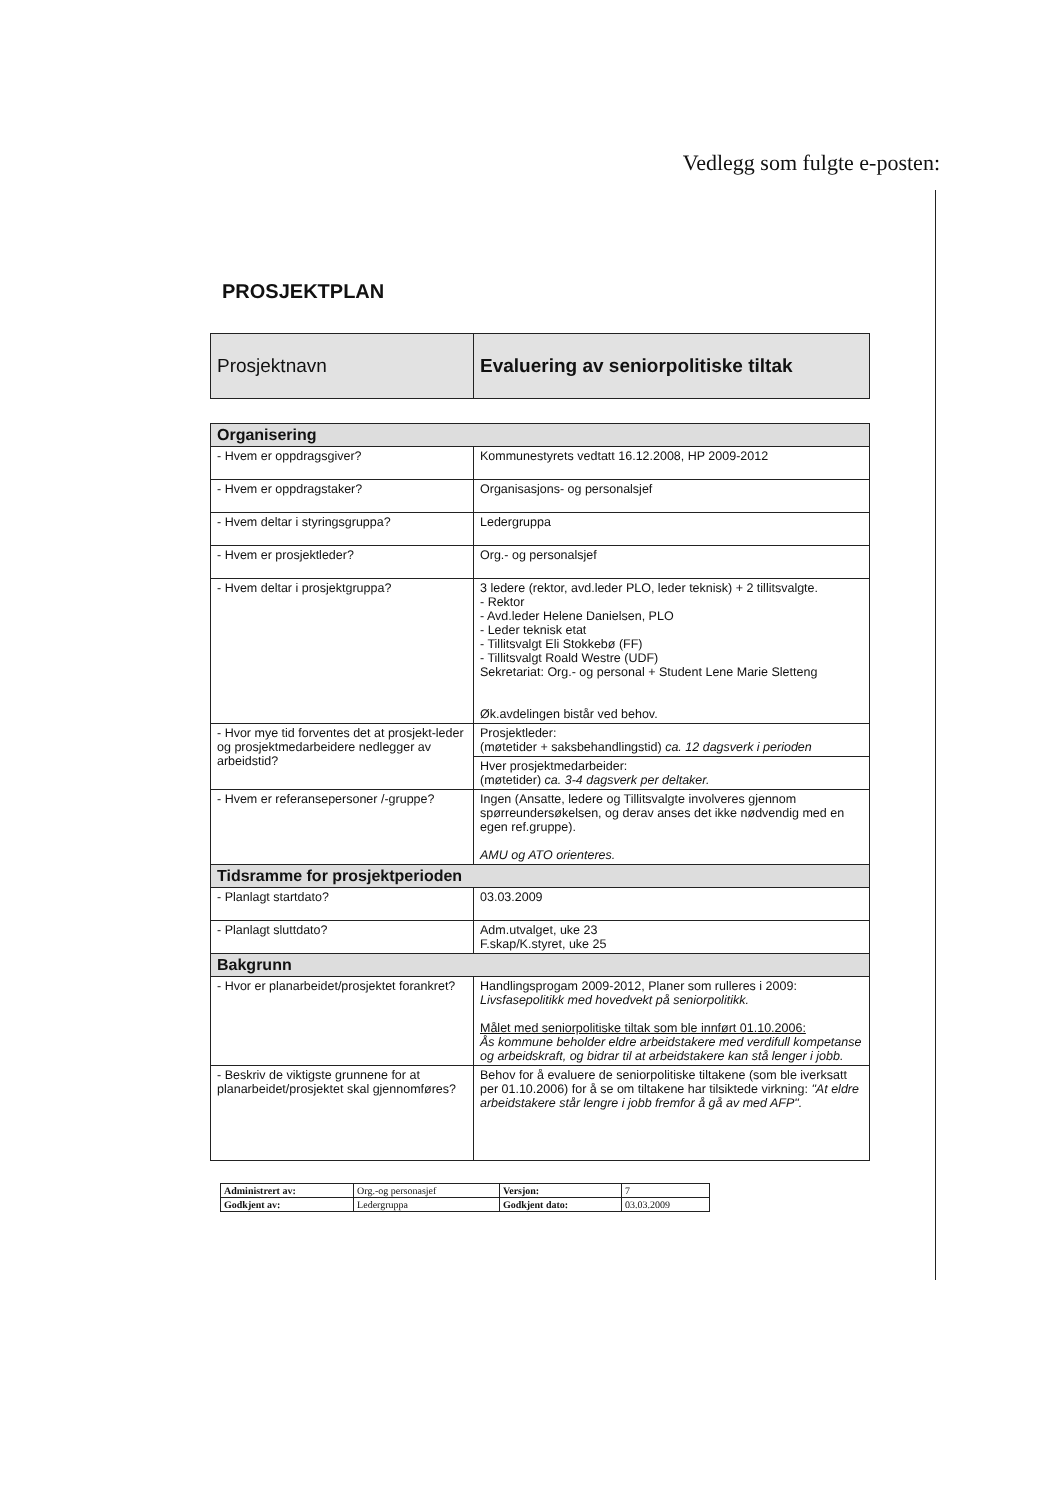Vedlegg som fulgte e-posten:
PROSJEKTPLAN
| Prosjektnavn | Evaluering av seniorpolitiske tiltak |
| Organisering | |
| --- | --- |
| - Hvem er oppdragsgiver? | Kommunestyrets vedtatt 16.12.2008, HP 2009-2012 |
| - Hvem er oppdragstaker? | Organisasjons- og personalsjef |
| - Hvem deltar i styringsgruppa? | Ledergruppa |
| - Hvem er prosjektleder? | Org.- og personalsjef |
| - Hvem deltar i prosjektgruppa? | 3 ledere (rektor, avd.leder PLO, leder teknisk) + 2 tillitsvalgte. - Rektor - Avd.leder Helene Danielsen, PLO - Leder teknisk etat - Tillitsvalgt Eli Stokkebø (FF) - Tillitsvalgt Roald Westre (UDF) Sekretariat: Org.- og personal + Student Lene Marie Sletteng Øk.avdelingen bistår ved behov. |
| - Hvor mye tid forventes det at prosjekt-leder og prosjektmedarbeidere nedlegger av arbeidstid? | Prosjektleder: (møtetider + saksbehandlingstid) ca. 12 dagsverk i perioden |
| | Hver prosjektmedarbeider: (møtetider) ca. 3-4 dagsverk per deltaker. |
| - Hvem er referansepersoner /-gruppe? | Ingen (Ansatte, ledere og Tillitsvalgte involveres gjennom spørreundersøkelsen, og derav anses det ikke nødvendig med en egen ref.gruppe). AMU og ATO orienteres. |
| Tidsramme for prosjektperioden | |
| - Planlagt startdato? | 03.03.2009 |
| - Planlagt sluttdato? | Adm.utvalget, uke 23 F.skap/K.styret, uke 25 |
| Bakgrunn | |
| - Hvor er planarbeidet/prosjektet forankret? | Handlingsprogam 2009-2012, Planer som rulleres i 2009: Livsfasepolitikk med hovedvekt på seniorpolitikk. Målet med seniorpolitiske tiltak som ble innført 01.10.2006: Ås kommune beholder eldre arbeidstakere med verdifull kompetanse og arbeidskraft, og bidrar til at arbeidstakere kan stå lenger i jobb. |
| - Beskriv de viktigste grunnene for at planarbeidet/prosjektet skal gjennomføres? | Behov for å evaluere de seniorpolitiske tiltakene (som ble iverksatt per 01.10.2006) for å se om tiltakene har tilsiktede virkning: "At eldre arbeidstakere står lengre i jobb fremfor å gå av med AFP". |
| Administrert av: | Org.-og personasjef | Versjon: | 7 |
| Godkjent av: | Ledergruppa | Godkjent dato: | 03.03.2009 |